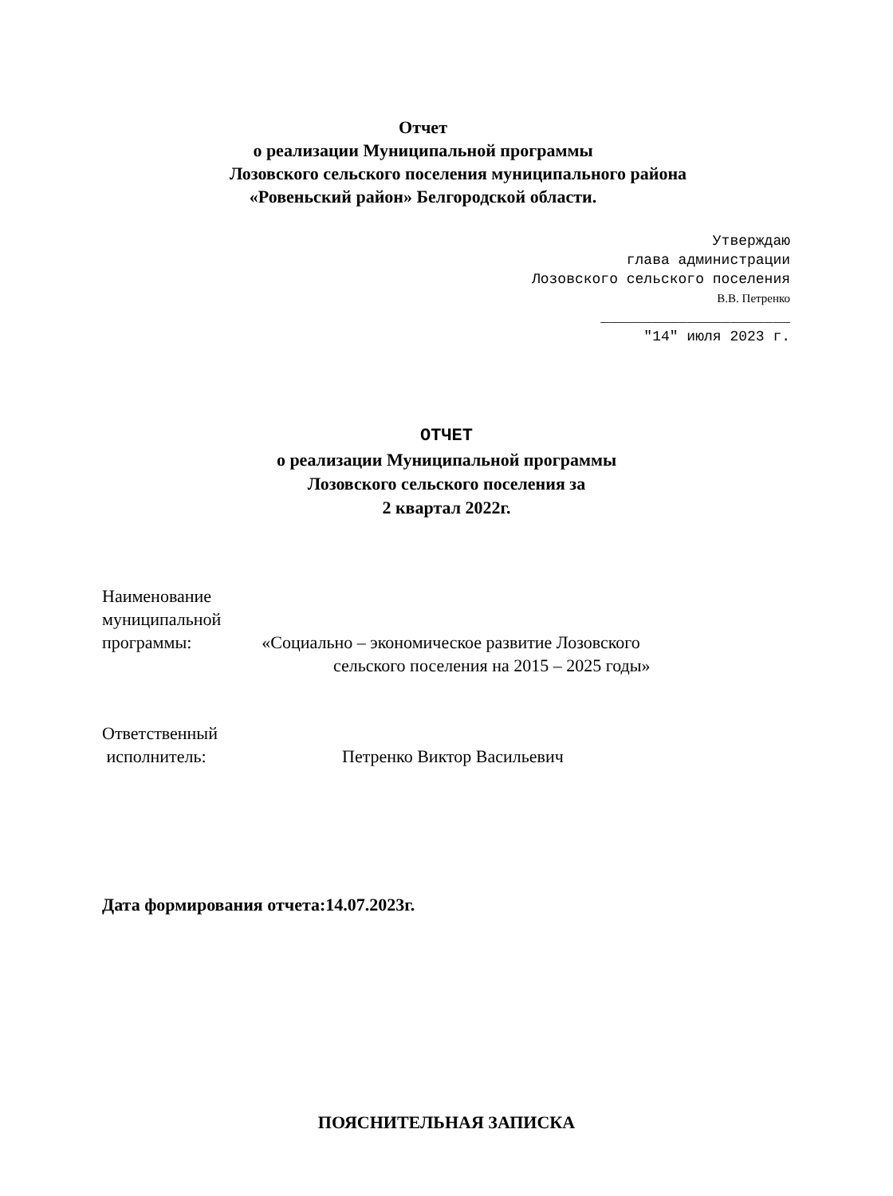Отчет
о реализации Муниципальной программы
Лозовского сельского поселения муниципального района
«Ровеньский район» Белгородской области.
Утверждаю
глава администрации
Лозовского сельского поселения
В.В. Петренко
______________________
"14" июля 2023 г.
ОТЧЕТ
о реализации Муниципальной программы
Лозовского сельского поселения за
2 квартал 2022г.
Наименование
муниципальной
программы: «Социально – экономическое развитие Лозовского
сельского поселения на 2015 – 2025 годы»
Ответственный
исполнитель: Петренко Виктор Васильевич
Дата формирования отчета:14.07.2023г.
ПОЯСНИТЕЛЬНАЯ ЗАПИСКА